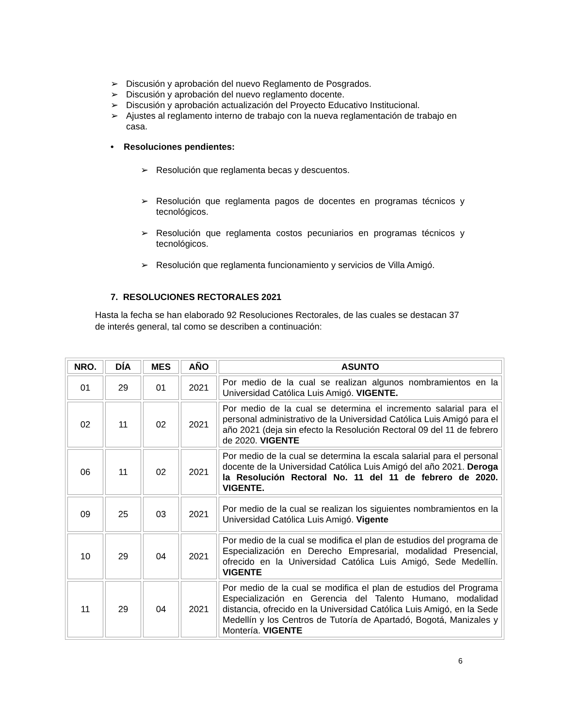➢ Discusión y aprobación del nuevo Reglamento de Posgrados.
➢ Discusión y aprobación del nuevo reglamento docente.
➢ Discusión y aprobación actualización del Proyecto Educativo Institucional.
➢ Ajustes al reglamento interno de trabajo con la nueva reglamentación de trabajo en casa.
• Resoluciones pendientes:
➢ Resolución que reglamenta becas y descuentos.
➢ Resolución que reglamenta pagos de docentes en programas técnicos y tecnológicos.
➢ Resolución que reglamenta costos pecuniarios en programas técnicos y tecnológicos.
➢ Resolución que reglamenta funcionamiento y servicios de Villa Amigó.
7. RESOLUCIONES RECTORALES 2021
Hasta la fecha se han elaborado 92 Resoluciones Rectorales, de las cuales se destacan 37 de interés general, tal como se describen a continuación:
| NRO. | DÍA | MES | AÑO | ASUNTO |
| --- | --- | --- | --- | --- |
| 01 | 29 | 01 | 2021 | Por medio de la cual se realizan algunos nombramientos en la Universidad Católica Luis Amigó. VIGENTE. |
| 02 | 11 | 02 | 2021 | Por medio de la cual se determina el incremento salarial para el personal administrativo de la Universidad Católica Luis Amigó para el año 2021 (deja sin efecto la Resolución Rectoral 09 del 11 de febrero de 2020. VIGENTE |
| 06 | 11 | 02 | 2021 | Por medio de la cual se determina la escala salarial para el personal docente de la Universidad Católica Luis Amigó del año 2021. Deroga la Resolución Rectoral No. 11 del 11 de febrero de 2020. VIGENTE. |
| 09 | 25 | 03 | 2021 | Por medio de la cual se realizan los siguientes nombramientos en la Universidad Católica Luis Amigó. Vigente |
| 10 | 29 | 04 | 2021 | Por medio de la cual se modifica el plan de estudios del programa de Especialización en Derecho Empresarial, modalidad Presencial, ofrecido en la Universidad Católica Luis Amigó, Sede Medellín. VIGENTE |
| 11 | 29 | 04 | 2021 | Por medio de la cual se modifica el plan de estudios del Programa Especialización en Gerencia del Talento Humano, modalidad distancia, ofrecido en la Universidad Católica Luis Amigó, en la Sede Medellín y los Centros de Tutoría de Apartadó, Bogotá, Manizales y Montería. VIGENTE |
6